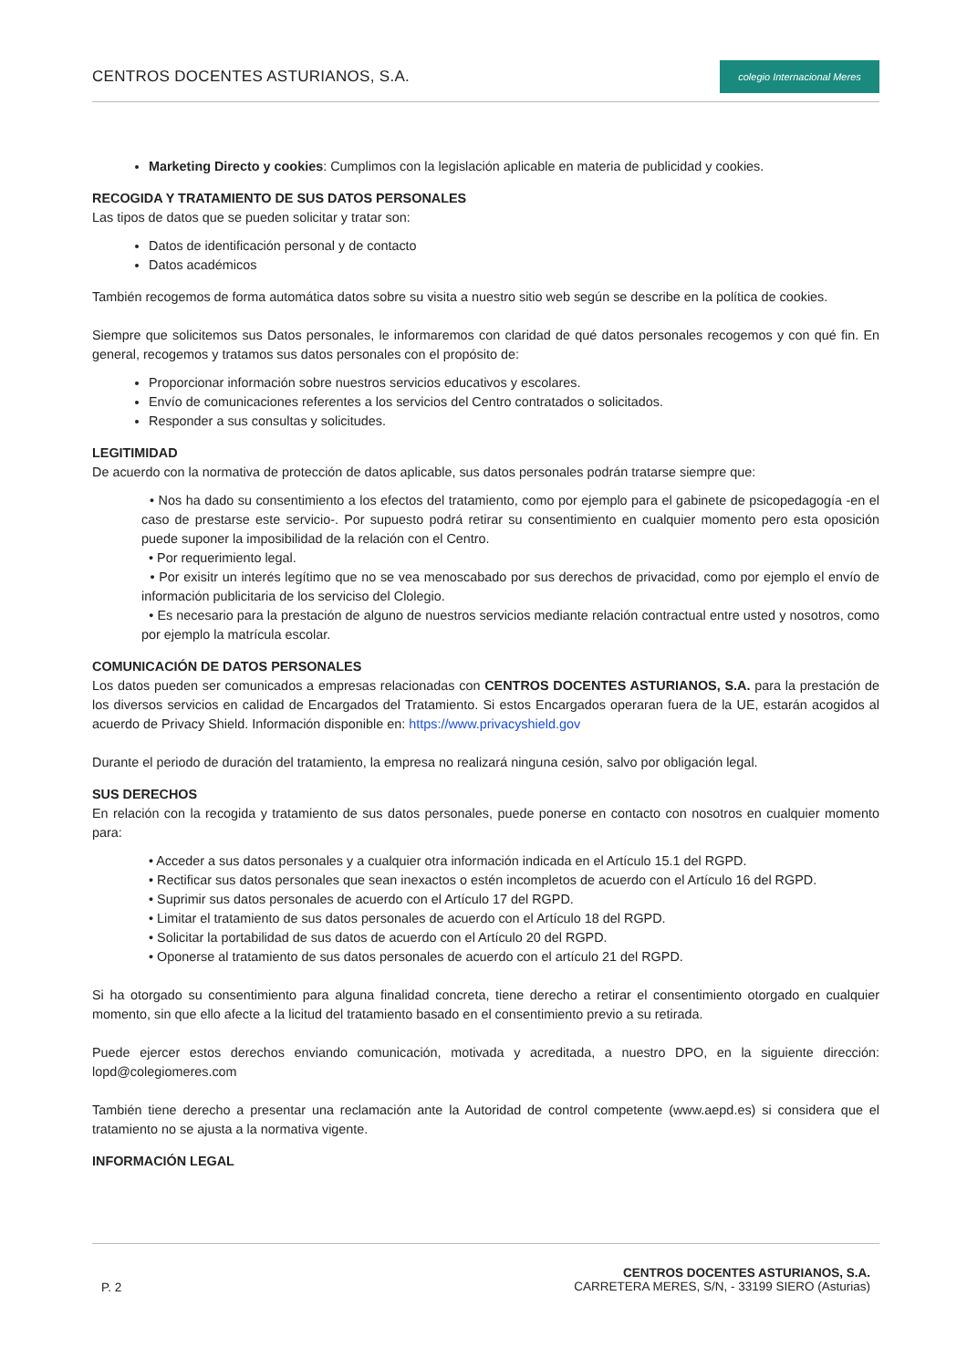CENTROS DOCENTES ASTURIANOS, S.A.
colegio Internacional Meres
Marketing Directo y cookies: Cumplimos con la legislación aplicable en materia de publicidad y cookies.
RECOGIDA Y TRATAMIENTO DE SUS DATOS PERSONALES
Las tipos de datos que se pueden solicitar y tratar son:
Datos de identificación personal y de contacto
Datos académicos
También recogemos de forma automática datos sobre su visita a nuestro sitio web según se describe en la política de cookies.
Siempre que solicitemos sus Datos personales, le informaremos con claridad de qué datos personales recogemos y con qué fin. En general, recogemos y tratamos sus datos personales con el propósito de:
Proporcionar información sobre nuestros servicios educativos y escolares.
Envío de comunicaciones referentes a los servicios del Centro contratados o solicitados.
Responder a sus consultas y solicitudes.
LEGITIMIDAD
De acuerdo con la normativa de protección de datos aplicable, sus datos personales podrán tratarse siempre que:
• Nos ha dado su consentimiento a los efectos del tratamiento, como por ejemplo para el gabinete de psicopedagogía -en el caso de prestarse este servicio-. Por supuesto podrá retirar su consentimiento en cualquier momento pero esta oposición puede suponer la imposibilidad de la relación con el Centro.
• Por requerimiento legal.
• Por exisitr un interés legítimo que no se vea menoscabado por sus derechos de privacidad, como por ejemplo el envío de información publicitaria de los serviciso del Clolegio.
• Es necesario para la prestación de alguno de nuestros servicios mediante relación contractual entre usted y nosotros, como por ejemplo la matrícula escolar.
COMUNICACIÓN DE DATOS PERSONALES
Los datos pueden ser comunicados a empresas relacionadas con CENTROS DOCENTES ASTURIANOS, S.A. para la prestación de los diversos servicios en calidad de Encargados del Tratamiento. Si estos Encargados operaran fuera de la UE, estarán acogidos al acuerdo de Privacy Shield. Información disponible en: https://www.privacyshield.gov
Durante el periodo de duración del tratamiento, la empresa no realizará ninguna cesión, salvo por obligación legal.
SUS DERECHOS
En relación con la recogida y tratamiento de sus datos personales, puede ponerse en contacto con nosotros en cualquier momento para:
• Acceder a sus datos personales y a cualquier otra información indicada en el Artículo 15.1 del RGPD.
• Rectificar sus datos personales que sean inexactos o estén incompletos de acuerdo con el Artículo 16 del RGPD.
• Suprimir sus datos personales de acuerdo con el Artículo 17 del RGPD.
• Limitar el tratamiento de sus datos personales de acuerdo con el Artículo 18 del RGPD.
• Solicitar la portabilidad de sus datos de acuerdo con el Artículo 20 del RGPD.
• Oponerse al tratamiento de sus datos personales de acuerdo con el artículo 21 del RGPD.
Si ha otorgado su consentimiento para alguna finalidad concreta, tiene derecho a retirar el consentimiento otorgado en cualquier momento, sin que ello afecte a la licitud del tratamiento basado en el consentimiento previo a su retirada.
Puede ejercer estos derechos enviando comunicación, motivada y acreditada, a nuestro DPO, en la siguiente dirección: lopd@colegiomeres.com
También tiene derecho a presentar una reclamación ante la Autoridad de control competente (www.aepd.es) si considera que el tratamiento no se ajusta a la normativa vigente.
INFORMACIÓN LEGAL
P. 2
CENTROS DOCENTES ASTURIANOS, S.A.
CARRETERA MERES, S/N, - 33199 SIERO (Asturias)